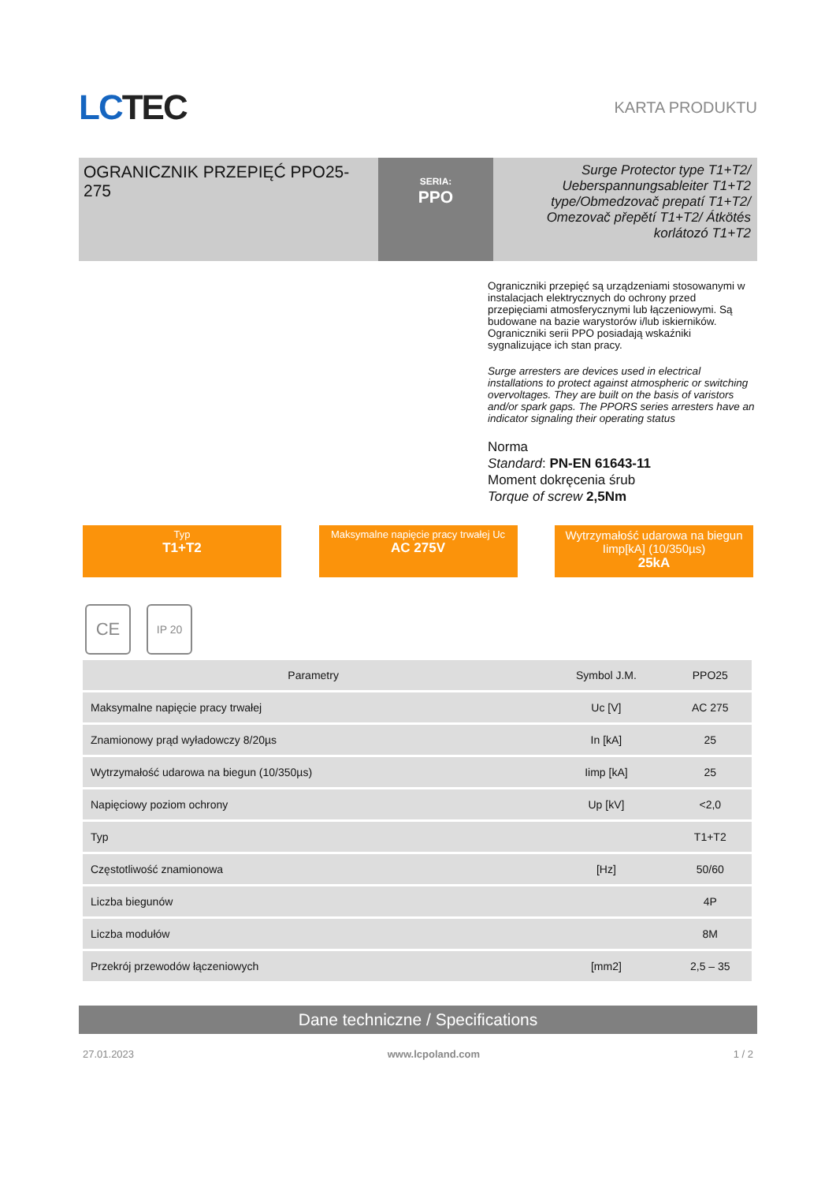LC TEC
KARTA PRODUKTU
OGRANICZNIK PRZEPIĘĆ PPO25-275
SERIA:
PPO
Surge Protector type T1+T2/ Ueberspannungsableiter T1+T2 type/Obmedzovač prepatí T1+T2/ Omezovač přepětí T1+T2/ Átkötés korlátozó T1+T2
Ograniczniki przepięć są urządzeniami stosowanymi w instalacjach elektrycznych do ochrony przed przepięciami atmosferycznymi lub łączeniowymi. Są budowane na bazie warystorów i/lub iskierników. Ograniczniki serii PPO posiadają wskaźniki sygnalizujące ich stan pracy.
Surge arresters are devices used in electrical installations to protect against atmospheric or switching overvoltages. They are built on the basis of varistors and/or spark gaps. The PPORS series arresters have an indicator signaling their operating status
Norma
Standard: PN-EN 61643-11
Moment dokręcenia śrub
Torque of screw 2,5Nm
Typ
T1+T2
Maksymalne napięcie pracy trwałej Uc
AC 275V
Wytrzymałość udarowa na biegun Iimp[kA] (10/350µs)
25kA
CE
IP 20
| Parametry | Symbol J.M. | PPO25 |
| --- | --- | --- |
| Maksymalne napięcie pracy trwałej | Uc [V] | AC 275 |
| Znamionowy prąd wyładowczy 8/20µs | In [kA] | 25 |
| Wytrzymałość udarowa na biegun (10/350µs) | Iimp [kA] | 25 |
| Napięciowy poziom ochrony | Up [kV] | <2,0 |
| Typ | | T1+T2 |
| Częstotliwość znamionowa | [Hz] | 50/60 |
| Liczba biegunów | | 4P |
| Liczba modułów | | 8M |
| Przekrój przewodów łączeniowych | [mm2] | 2,5 – 35 |
Dane techniczne / Specifications
27.01.2023 www.lcpoland.com 1 / 2